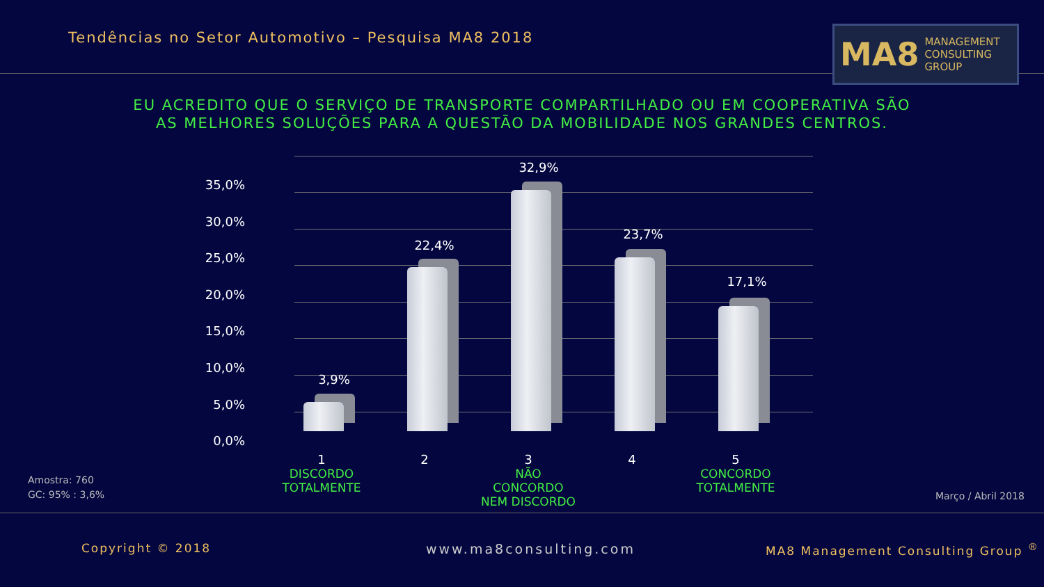Tendências no Setor Automotivo – Pesquisa MA8 2018
MA8 MANAGEMENT
CONSULTING GROUP
EU ACREDITO QUE O SERVIÇO DE TRANSPORTE COMPARTILHADO OU EM COOPERATIVA SÃO
AS MELHORES SOLUÇÕES PARA A QUESTÃO DA MOBILIDADE NOS GRANDES CENTROS.
35,0%
30,0%
25,0%
20,0%
15,0%
10,0%
5,0%
0,0%
3,9%
22,4%
32,9%
23,7%
17,1%
1
DISCORDO
TOTALMENTE
2
3
NÃO CONCORDO
NEM DISCORDO
4
5
CONCORDO
TOTALMENTE
Amostra: 760
GC: 95% : 3,6%
Março / Abril 2018
Copyright © 2018 www.ma8consulting.com
MA8 Management Consulting Group <sup>®</sup>